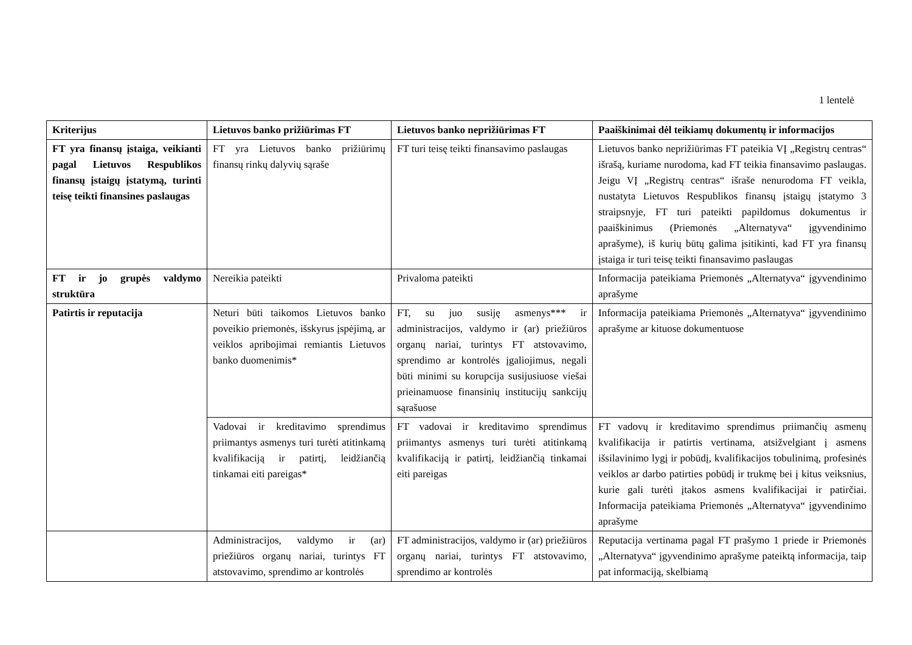1 lentelė
| Kriterijus | Lietuvos banko prižiūrimas FT | Lietuvos banko neprižiūrimas FT | Paaiškinimai dėl teikiamų dokumentų ir informacijos |
| --- | --- | --- | --- |
| FT yra finansų įstaiga, veikianti pagal Lietuvos Respublikos finansų įstaigų įstatymą, turinti teisę teikti finansines paslaugas | FT yra Lietuvos banko prižiūrimų finansų rinkų dalyvių sąraše | FT turi teisę teikti finansavimo paslaugas | Lietuvos banko neprižiūrimas FT pateikia VĮ „Registrų centras“ išrašą, kuriame nurodoma, kad FT teikia finansavimo paslaugas. Jeigu VĮ „Registrų centras“ išraše nenurodoma FT veikla, nustatyta Lietuvos Respublikos finansų įstaigų įstatymo 3 straipsnyje, FT turi pateikti papildomus dokumentus ir paaiškinimus (Priemonės „Alternatyva“ įgyvendinimo aprašyme), iš kurių būtų galima įsitikinti, kad FT yra finansų įstaiga ir turi teisę teikti finansavimo paslaugas |
| FT ir jo grupės valdymo struktūra | Nereikia pateikti | Privaloma pateikti | Informacija pateikiama Priemonės „Alternatyva“ įgyvendinimo aprašyme |
| Patirtis ir reputacija | Neturi būti taikomos Lietuvos banko poveikio priemonės, išskyrus įspėjimą, ar veiklos apribojimai remiantis Lietuvos banko duomenimis* | FT, su juo susiję asmenys*** ir administracijos, valdymo ir (ar) priežiūros organų nariai, turintys FT atstovavimo, sprendimo ar kontrolės įgaliojimus, negali būti minimi su korupcija susijusiuose viešai prieinamuose finansinių institucijų sankcijų sąrašuose | Informacija pateikiama Priemonės „Alternatyva“ įgyvendinimo aprašyme ar kituose dokumentuose |
| | Vadovai ir kreditavimo sprendimus priimantys asmenys turi turėti atitinkamą kvalifikaciją ir patirtį, leidžiančią tinkamai eiti pareigas* | FT vadovai ir kreditavimo sprendimus priimantys asmenys turi turėti atitinkamą kvalifikaciją ir patirtį, leidžiančią tinkamai eiti pareigas | FT vadovų ir kreditavimo sprendimus priimančių asmenų kvalifikacija ir patirtis vertinama, atsižvelgiant į asmens išsilavinimo lygį ir pobūdį, kvalifikacijos tobulinimą, profesinės veiklos ar darbo patirties pobūdį ir trukmę bei į kitus veiksnius, kurie gali turėti įtakos asmens kvalifikacijai ir patirčiai. Informacija pateikiama Priemonės „Alternatyva“ įgyvendinimo aprašyme |
| | Administracijos, valdymo ir (ar) priežiūros organų nariai, turintys FT atstovavimo, sprendimo ar kontrolės | FT administracijos, valdymo ir (ar) priežiūros organų nariai, turintys FT atstovavimo, sprendimo ar kontrolės | Reputacija vertinama pagal FT prašymo 1 priede ir Priemonės „Alternatyva“ įgyvendinimo aprašyme pateiktą informacija, taip pat informaciją, skelbiamą |